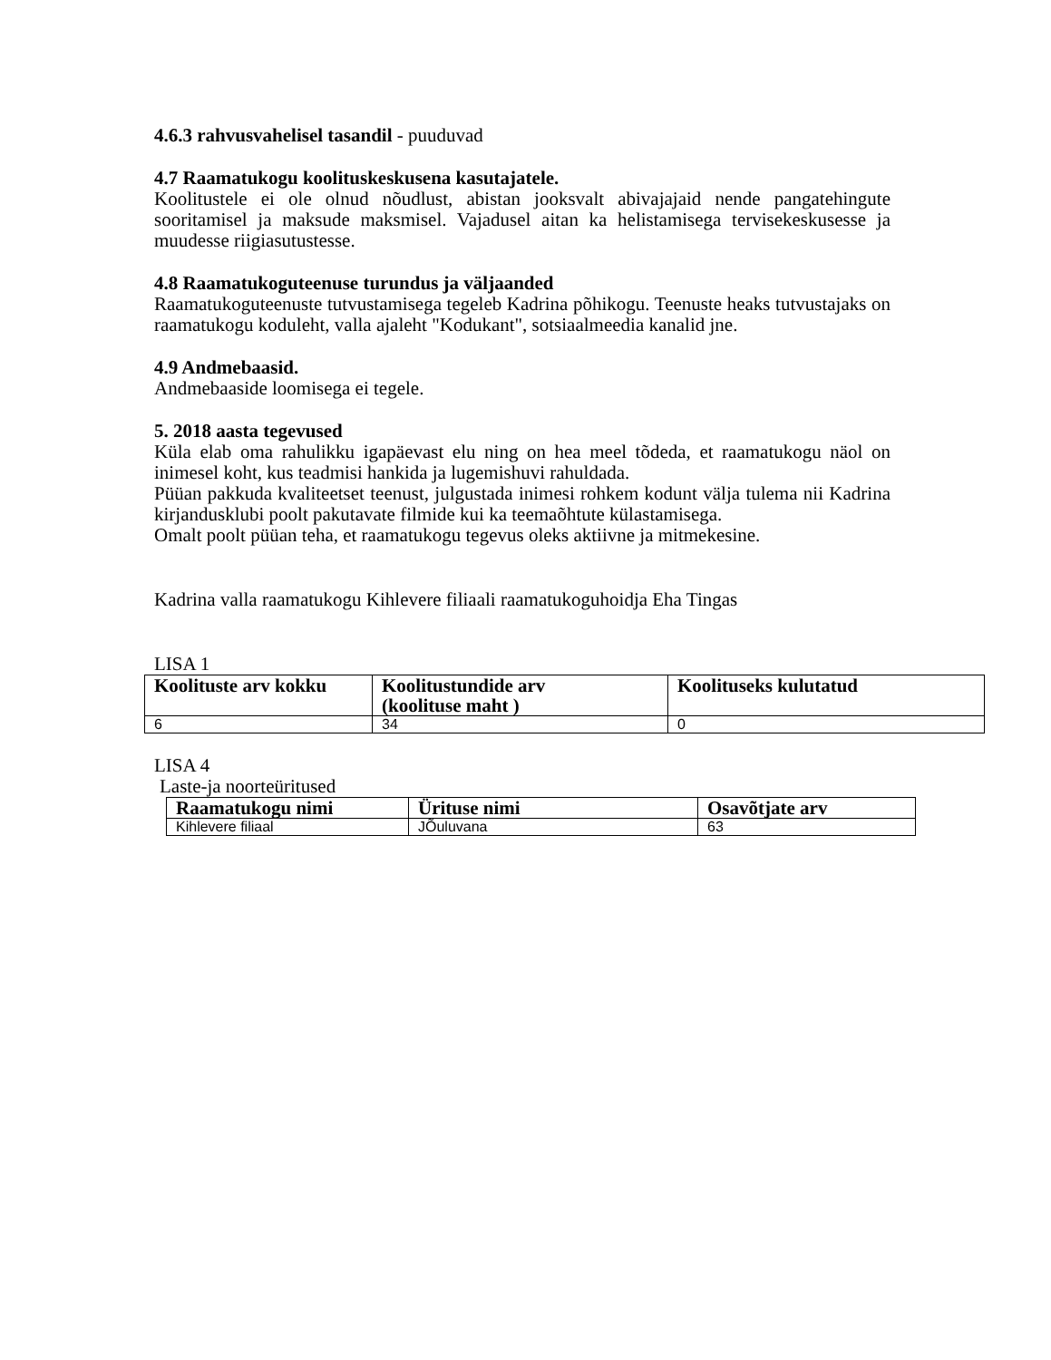4.6.3 rahvusvahelisel tasandil - puuduvad
4.7 Raamatukogu koolituskeskusena kasutajatele.
Koolitustele ei ole olnud nõudlust, abistan jooksvalt abivajajaid nende pangatehingute sooritamisel ja maksude maksmisel. Vajadusel aitan ka helistamisega tervisekeskusesse ja muudesse riigiasutustesse.
4.8 Raamatukoguteenuse turundus ja väljaanded
Raamatukoguteenuste tutvustamisega tegeleb Kadrina põhikogu. Teenuste heaks tutvustajaks on raamatukogu koduleht, valla ajaleht "Kodukant", sotsiaalmeedia kanalid jne.
4.9 Andmebaasid.
Andmebaaside loomisega ei tegele.
5. 2018 aasta tegevused
Küla elab oma rahulikku igapäevast elu ning on hea meel tõdeda, et raamatukogu näol on inimesel koht, kus teadmisi hankida ja lugemishuvi rahuldada.
Püüan pakkuda kvaliteetset teenust, julgustada inimesi rohkem kodunt välja tulema nii Kadrina kirjandusklubi poolt pakutavate filmide kui ka teemaõhtute külastamisega.
Omalt poolt püüan teha, et raamatukogu tegevus oleks aktiivne ja mitmekesine.
Kadrina valla raamatukogu Kihlevere filiaali raamatukoguhoidja Eha Tingas
LISA 1
| Koolituste arv kokku | Koolitustundide arv (koolituse maht ) | Koolituseks kulutatud |
| --- | --- | --- |
| 6 | 34 | 0 |
LISA 4
Laste-ja noorteüritused
| Raamatukogu nimi | Ürituse nimi | Osavõtjate arv |
| --- | --- | --- |
| Kihlevere filiaal | JÕuluvana | 63 |